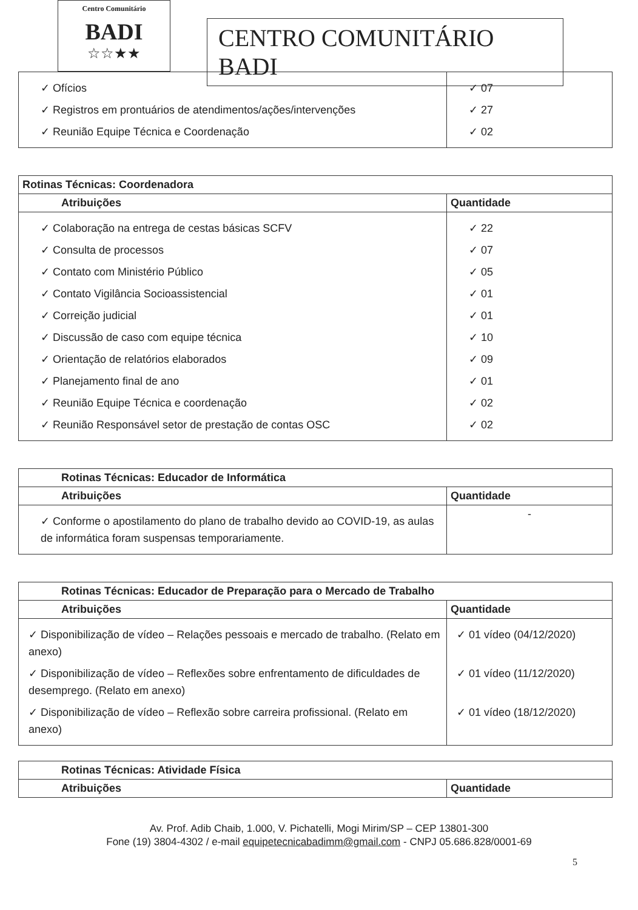Centro Comunitário
BADI
☆☆★★
CENTRO COMUNITÁRIO BADI
| ✓ Ofícios ✓ Registros em prontuários de atendimentos/ações/intervenções ✓ Reunião Equipe Técnica e Coordenação | ✓ 07 ✓ 27 ✓ 02 |
| Rotinas Técnicas: Coordenadora | |
| --- | --- |
| Atribuições | Quantidade |
| ✓ Colaboração na entrega de cestas básicas SCFV ✓ Consulta de processos ✓ Contato com Ministério Público ✓ Contato Vigilância Socioassistencial ✓ Correição judicial ✓ Discussão de caso com equipe técnica ✓ Orientação de relatórios elaborados ✓ Planejamento final de ano ✓ Reunião Equipe Técnica e coordenação ✓ Reunião Responsável setor de prestação de contas OSC | ✓ 22 ✓ 07 ✓ 05 ✓ 01 ✓ 01 ✓ 10 ✓ 09 ✓ 01 ✓ 02 ✓ 02 |
| Rotinas Técnicas: Educador de Informática | |
| --- | --- |
| Atribuições | Quantidade |
| ✓ Conforme o apostilamento do plano de trabalho devido ao COVID-19, as aulas de informática foram suspensas temporariamente. | - |
| Rotinas Técnicas: Educador de Preparação para o Mercado de Trabalho | |
| --- | --- |
| Atribuições | Quantidade |
| ✓ Disponibilização de vídeo – Relações pessoais e mercado de trabalho. (Relato em anexo) ✓ Disponibilização de vídeo – Reflexões sobre enfrentamento de dificuldades de desemprego. (Relato em anexo) ✓ Disponibilização de vídeo – Reflexão sobre carreira profissional. (Relato em anexo) | ✓ 01 vídeo (04/12/2020) ✓ 01 vídeo (11/12/2020) ✓ 01 vídeo (18/12/2020) |
| Rotinas Técnicas: Atividade Física | |
| --- | --- |
| Atribuições | Quantidade |
Av. Prof. Adib Chaib, 1.000, V. Pichatelli, Mogi Mirim/SP – CEP 13801-300
Fone (19) 3804-4302 / e-mail equipetecnicabadimm@gmail.com - CNPJ 05.686.828/0001-69
5